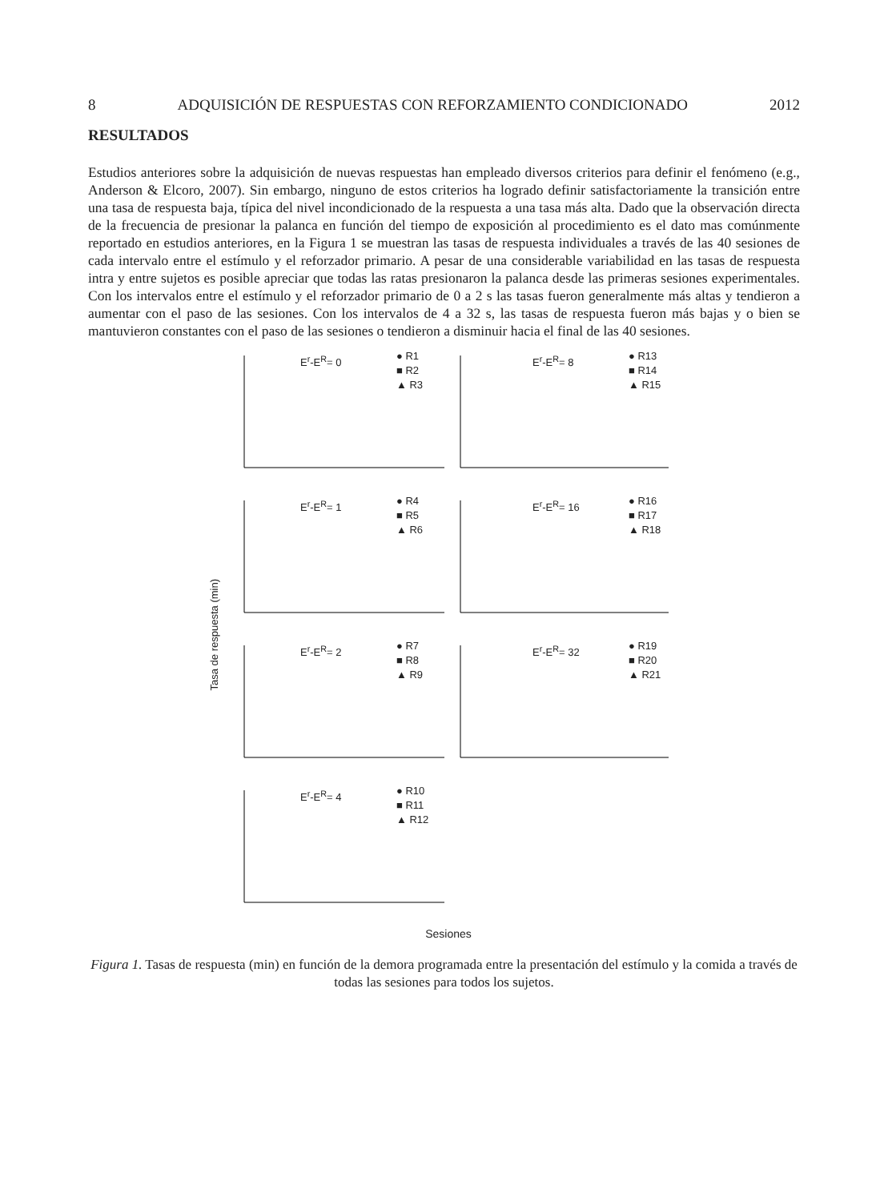8 ADQUISICIÓN DE RESPUESTAS CON REFORZAMIENTO CONDICIONADO 2012
RESULTADOS
Estudios anteriores sobre la adquisición de nuevas respuestas han empleado diversos criterios para definir el fenómeno (e.g., Anderson & Elcoro, 2007). Sin embargo, ninguno de estos criterios ha logrado definir satisfactoriamente la transición entre una tasa de respuesta baja, típica del nivel incondicionado de la respuesta a una tasa más alta. Dado que la observación directa de la frecuencia de presionar la palanca en función del tiempo de exposición al procedimiento es el dato mas comúnmente reportado en estudios anteriores, en la Figura 1 se muestran las tasas de respuesta individuales a través de las 40 sesiones de cada intervalo entre el estímulo y el reforzador primario. A pesar de una considerable variabilidad en las tasas de respuesta intra y entre sujetos es posible apreciar que todas las ratas presionaron la palanca desde las primeras sesiones experimentales. Con los intervalos entre el estímulo y el reforzador primario de 0 a 2 s las tasas fueron generalmente más altas y tendieron a aumentar con el paso de las sesiones. Con los intervalos de 4 a 32 s, las tasas de respuesta fueron más bajas y o bien se mantuvieron constantes con el paso de las sesiones o tendieron a disminuir hacia el final de las 40 sesiones.
Tasa de respuesta (min)
E<sup>r</sup>-E<sup>R</sup>= 0
● R1
■ R2
▲ R3
E<sup>r</sup>-E<sup>R</sup>= 8
● R13
■ R14
▲ R15
E<sup>r</sup>-E<sup>R</sup>= 1
● R4
■ R5
▲ R6
E<sup>r</sup>-E<sup>R</sup>= 16
● R16
■ R17
▲ R18
E<sup>r</sup>-E<sup>R</sup>= 2
● R7
■ R8
▲ R9
E<sup>r</sup>-E<sup>R</sup>= 32
● R19
■ R20
▲ R21
E<sup>r</sup>-E<sup>R</sup>= 4
● R10
■ R11
▲ R12
Sesiones
Figura 1. Tasas de respuesta (min) en función de la demora programada entre la presentación del estímulo y la comida a través de todas las sesiones para todos los sujetos.